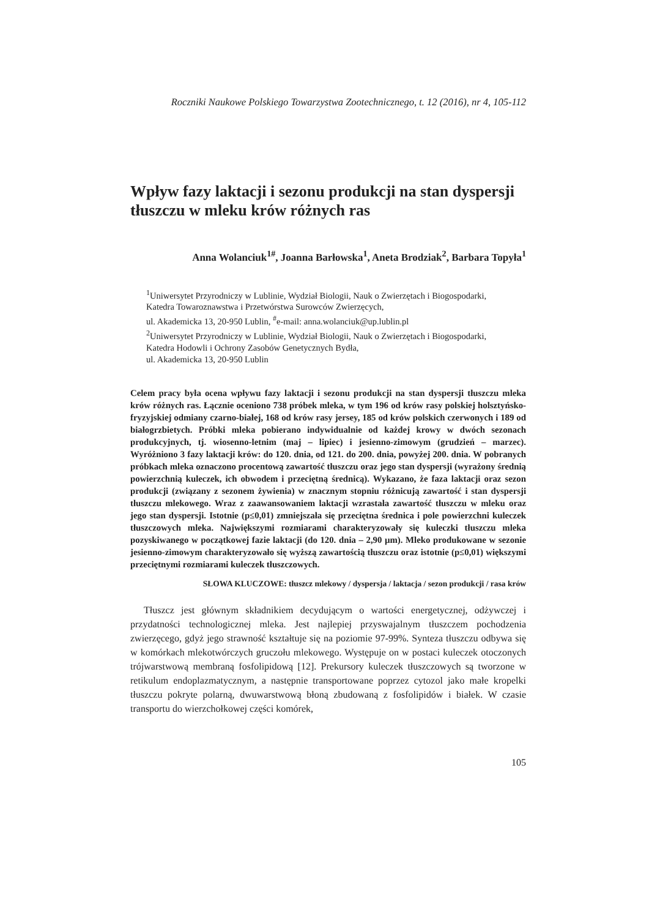Roczniki Naukowe Polskiego Towarzystwa Zootechnicznego, t. 12 (2016), nr 4, 105-112
Wpływ fazy laktacji i sezonu produkcji na stan dyspersji tłuszczu w mleku krów różnych ras
Anna Wolanciuk<sup>1#</sup>, Joanna Barłowska<sup>1</sup>, Aneta Brodziak<sup>2</sup>, Barbara Topyła<sup>1</sup>
<sup>1</sup> Uniwersytet Przyrodniczy w Lublinie, Wydział Biologii, Nauk o Zwierzętach i Biogospodarki,
Katedra Towaroznawstwa i Przetwórstwa Surowców Zwierzęcych,
ul. Akademicka 13, 20-950 Lublin, <sup>#</sup>e-mail: anna.wolanciuk@up.lublin.pl
<sup>2</sup> Uniwersytet Przyrodniczy w Lublinie, Wydział Biologii, Nauk o Zwierzętach i Biogospodarki,
Katedra Hodowli i Ochrony Zasobów Genetycznych Bydła,
ul. Akademicka 13, 20-950 Lublin
Celem pracy była ocena wpływu fazy laktacji i sezonu produkcji na stan dyspersji tłuszczu mleka krów różnych ras. Łącznie oceniono 738 próbek mleka, w tym 196 od krów rasy polskiej holsztyńsko-fryzyjskiej odmiany czarno-białej, 168 od krów rasy jersey, 185 od krów polskich czerwonych i 189 od białogrzbietych. Próbki mleka pobierano indywidualnie od każdej krowy w dwóch sezonach produkcyjnych, tj. wiosenno-letnim (maj – lipiec) i jesienno-zimowym (grudzień – marzec). Wyróżniono 3 fazy laktacji krów: do 120. dnia, od 121. do 200. dnia, powyżej 200. dnia. W pobranych próbkach mleka oznaczono procentową zawartość tłuszczu oraz jego stan dyspersji (wyrażony średnią powierzchnią kuleczek, ich obwodem i przeciętną średnicą). Wykazano, że faza laktacji oraz sezon produkcji (związany z sezonem żywienia) w znacznym stopniu różnicują zawartość i stan dyspersji tłuszczu mlekowego. Wraz z zaawansowaniem laktacji wzrastała zawartość tłuszczu w mleku oraz jego stan dyspersji. Istotnie (p≤0,01) zmniejszała się przeciętna średnica i pole powierzchni kuleczek tłuszczowych mleka. Największymi rozmiarami charakteryzowały się kuleczki tłuszczu mleka pozyskiwanego w początkowej fazie laktacji (do 120. dnia – 2,90 µm). Mleko produkowane w sezonie jesienno-zimowym charakteryzowało się wyższą zawartością tłuszczu oraz istotnie (p≤0,01) większymi przeciętnymi rozmiarami kuleczek tłuszczowych.
SŁOWA KLUCZOWE: tłuszcz mlekowy / dyspersja / laktacja / sezon produkcji / rasa krów
Tłuszcz jest głównym składnikiem decydującym o wartości energetycznej, odżywczej i przydatności technologicznej mleka. Jest najlepiej przyswajalnym tłuszczem pochodzenia zwierzęcego, gdyż jego strawność kształtuje się na poziomie 97-99%. Synteza tłuszczu odbywa się w komórkach mlekotwórczych gruczołu mlekowego. Występuje on w postaci kuleczek otoczonych trójwarstwową membraną fosfolipidową [12]. Prekursory kuleczek tłuszczowych są tworzone w retikulum endoplazmatycznym, a następnie transportowane poprzez cytozol jako małe kropelki tłuszczu pokryte polarną, dwuwarstwową błoną zbudowaną z fosfolipidów i białek. W czasie transportu do wierzchołkowej części komórek,
105